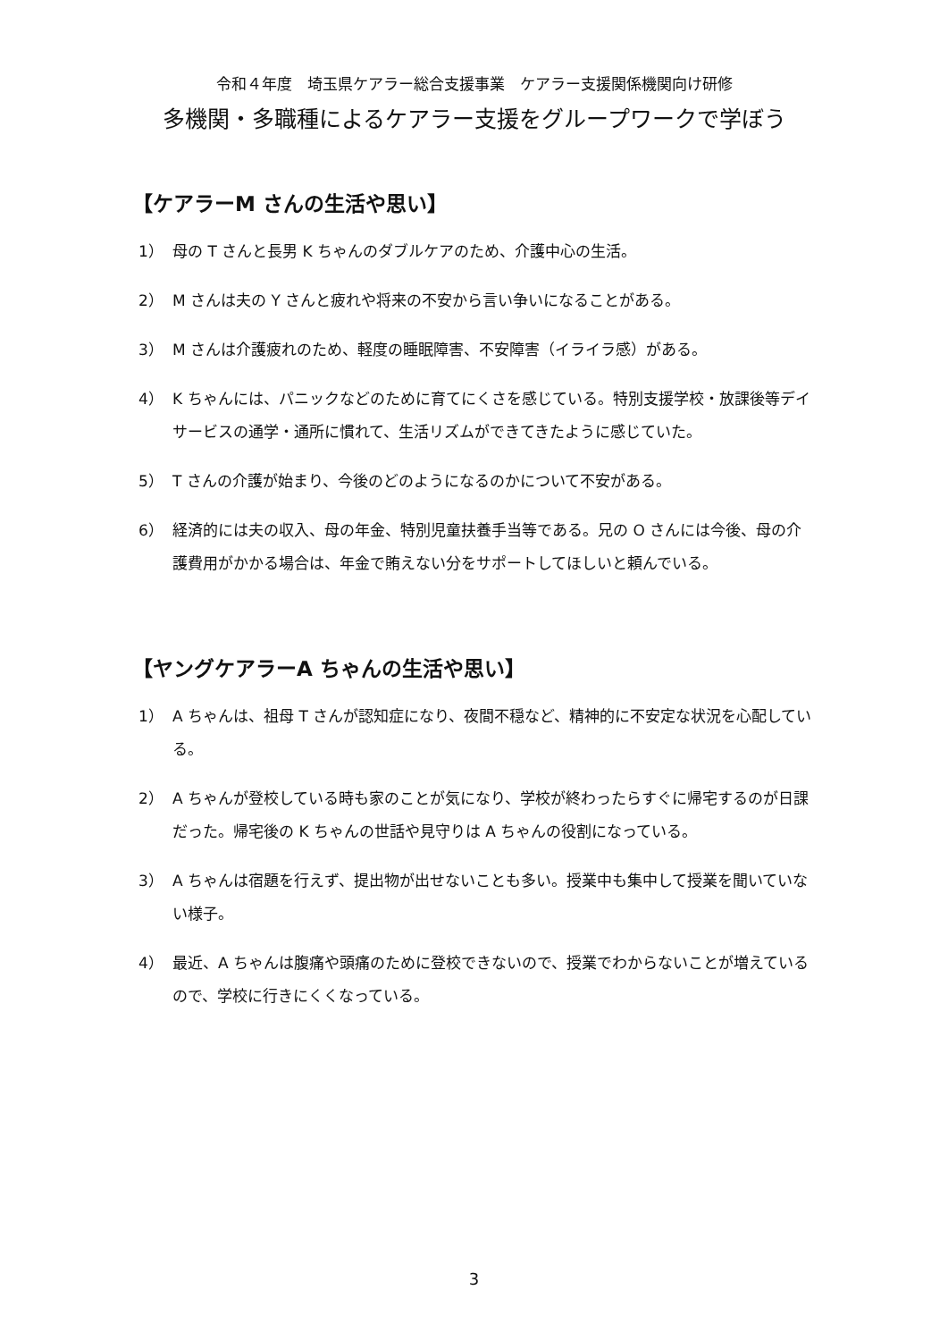令和４年度　埼玉県ケアラー総合支援事業　ケアラー支援関係機関向け研修
多機関・多職種によるケアラー支援をグループワークで学ぼう
【ケアラーM さんの生活や思い】
1） 母の T さんと長男 K ちゃんのダブルケアのため、介護中心の生活。
2） M さんは夫の Y さんと疲れや将来の不安から言い争いになることがある。
3） M さんは介護疲れのため、軽度の睡眠障害、不安障害（イライラ感）がある。
4） K ちゃんには、パニックなどのために育てにくさを感じている。特別支援学校・放課後等デイサービスの通学・通所に慣れて、生活リズムができてきたように感じていた。
5） T さんの介護が始まり、今後のどのようになるのかについて不安がある。
6） 経済的には夫の収入、母の年金、特別児童扶養手当等である。兄の O さんには今後、母の介護費用がかかる場合は、年金で賄えない分をサポートしてほしいと頼んでいる。
【ヤングケアラーA ちゃんの生活や思い】
1） A ちゃんは、祖母 T さんが認知症になり、夜間不穏など、精神的に不安定な状況を心配している。
2） A ちゃんが登校している時も家のことが気になり、学校が終わったらすぐに帰宅するのが日課だった。帰宅後の K ちゃんの世話や見守りは A ちゃんの役割になっている。
3） A ちゃんは宿題を行えず、提出物が出せないことも多い。授業中も集中して授業を聞いていない様子。
4） 最近、A ちゃんは腹痛や頭痛のために登校できないので、授業でわからないことが増えているので、学校に行きにくくなっている。
3